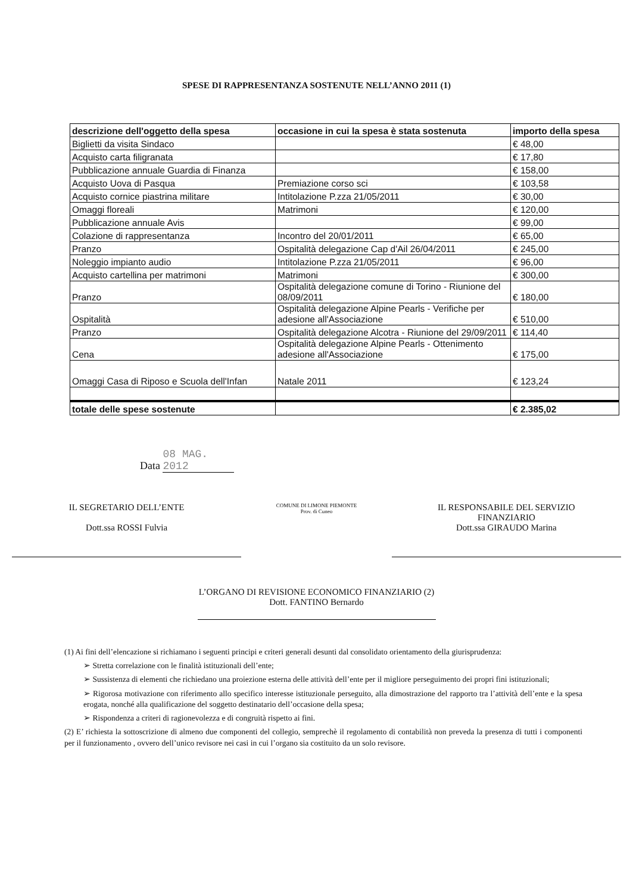SPESE DI RAPPRESENTANZA SOSTENUTE NELL’ANNO 2011 (1)
| descrizione dell'oggetto della spesa | occasione in cui la spesa è stata sostenuta | importo della spesa |
| --- | --- | --- |
| Biglietti da visita Sindaco | | € 48,00 |
| Acquisto carta filigranata | | € 17,80 |
| Pubblicazione annuale Guardia di Finanza | | € 158,00 |
| Acquisto Uova di Pasqua | Premiazione corso sci | € 103,58 |
| Acquisto cornice piastrina militare | Intitolazione P.zza 21/05/2011 | € 30,00 |
| Omaggi floreali | Matrimoni | € 120,00 |
| Pubblicazione annuale Avis | | € 99,00 |
| Colazione di rappresentanza | Incontro del 20/01/2011 | € 65,00 |
| Pranzo | Ospitalità delegazione Cap d'Ail 26/04/2011 | € 245,00 |
| Noleggio impianto audio | Intitolazione P.zza 21/05/2011 | € 96,00 |
| Acquisto cartellina per matrimoni | Matrimoni | € 300,00 |
| Pranzo | Ospitalità delegazione comune di Torino - Riunione del 08/09/2011 | € 180,00 |
| Ospitalità | Ospitalità delegazione Alpine Pearls - Verifiche per adesione all'Associazione | € 510,00 |
| Pranzo | Ospitalità delegazione Alcotra - Riunione del 29/09/2011 | € 114,40 |
| Cena | Ospitalità delegazione Alpine Pearls - Ottenimento adesione all'Associazione | € 175,00 |
| Omaggi Casa di Riposo e Scuola dell'Infan | Natale 2011 | € 123,24 |
| totale delle spese sostenute | | € 2.385,02 |
Data 08 MAG. 2012
IL SEGRETARIO DELL’ENTE
Dott.ssa ROSSI Fulvia
COMUNE DI LIMONE PIEMONTE
Prov. di Cuneo
IL RESPONSABILE DEL SERVIZIO
FINANZIARIO
Dott.ssa GIRAUDO Marina
L’ORGANO DI REVISIONE ECONOMICO FINANZIARIO (2)
Dott. FANTINO Bernardo
(1) Ai fini dell’elencazione si richiamano i seguenti principi e criteri generali desunti dal consolidato orientamento della giurisprudenza:
➢ Stretta correlazione con le finalità istituzionali dell’ente;
➢ Sussistenza di elementi che richiedano una proiezione esterna delle attività dell’ente per il migliore perseguimento dei propri fini istituzionali;
➢ Rigorosa motivazione con riferimento allo specifico interesse istituzionale perseguito, alla dimostrazione del rapporto tra l’attività dell’ente e la spesa erogata, nonché alla qualificazione del soggetto destinatario dell’occasione della spesa;
➢ Rispondenza a criteri di ragionevolezza e di congruità rispetto ai fini.
(2) E’ richiesta la sottoscrizione di almeno due componenti del collegio, semprechè il regolamento di contabilità non preveda la presenza di tutti i componenti per il funzionamento , ovvero dell’unico revisore nei casi in cui l’organo sia costituito da un solo revisore.